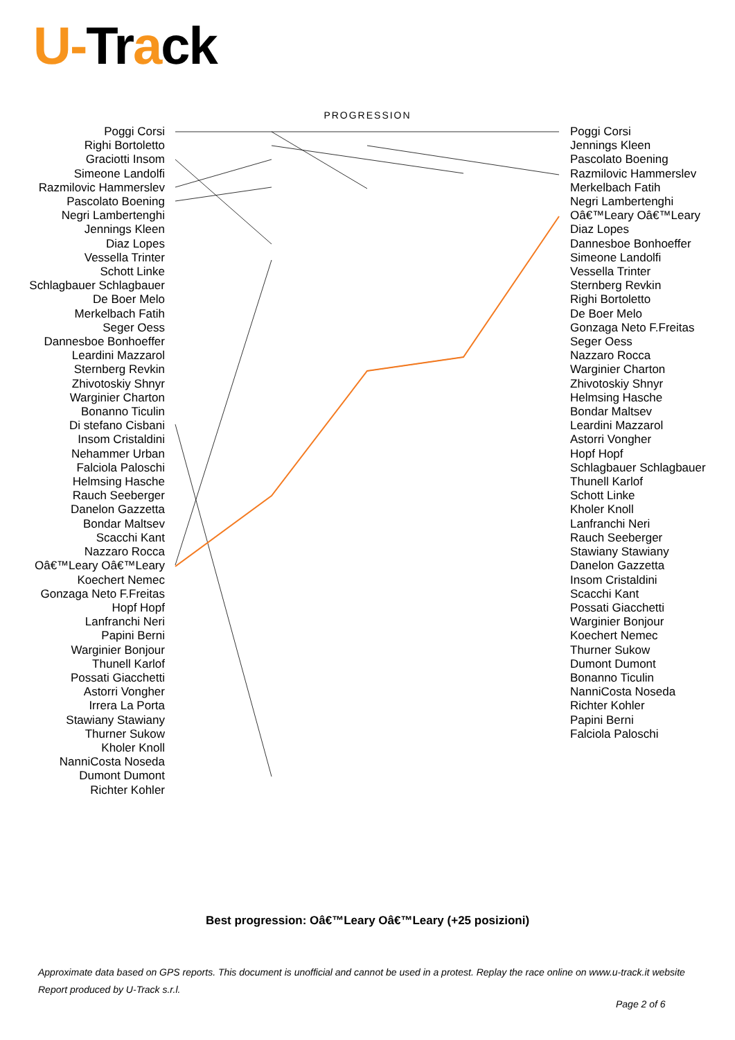U-Track
PROGRESSION
Poggi Corsi
Righi Bortoletto
Graciotti Insom
Simeone Landolfi
Razmilovic Hammerslev
Pascolato Boening
Negri Lambertenghi
Jennings Kleen
Diaz Lopes
Vessella Trinter
Schott Linke
Schlagbauer Schlagbauer
De Boer Melo
Merkelbach Fatih
Seger Oess
Dannesboe Bonhoeffer
Leardini Mazzarol
Sternberg Revkin
Zhivotoskiy Shnyr
Warginier Charton
Bonanno Ticulin
Di stefano Cisbani
Insom Cristaldini
Nehammer Urban
Falciola Paloschi
Helmsing Hasche
Rauch Seeberger
Danelon Gazzetta
Bondar Maltsev
Scacchi Kant
Nazzaro Rocca
Oâ€™Leary Oâ€™Leary
Koechert Nemec
Gonzaga Neto F.Freitas
Hopf Hopf
Lanfranchi Neri
Papini Berni
Warginier Bonjour
Thunell Karlof
Possati Giacchetti
Astorri Vongher
Irrera La Porta
Stawiany Stawiany
Thurner Sukow
Kholer Knoll
NanniCosta Noseda
Dumont Dumont
Richter Kohler
Poggi Corsi
Jennings Kleen
Pascolato Boening
Razmilovic Hammerslev
Merkelbach Fatih
Negri Lambertenghi
Oâ€™Leary Oâ€™Leary
Diaz Lopes
Dannesboe Bonhoeffer
Simeone Landolfi
Vessella Trinter
Sternberg Revkin
Righi Bortoletto
De Boer Melo
Gonzaga Neto F.Freitas
Seger Oess
Nazzaro Rocca
Warginier Charton
Zhivotoskiy Shnyr
Helmsing Hasche
Bondar Maltsev
Leardini Mazzarol
Astorri Vongher
Hopf Hopf
Schlagbauer Schlagbauer
Thunell Karlof
Schott Linke
Kholer Knoll
Lanfranchi Neri
Rauch Seeberger
Stawiany Stawiany
Danelon Gazzetta
Insom Cristaldini
Scacchi Kant
Possati Giacchetti
Warginier Bonjour
Koechert Nemec
Thurner Sukow
Dumont Dumont
Bonanno Ticulin
NanniCosta Noseda
Richter Kohler
Papini Berni
Falciola Paloschi
Best progression: Oâ€™Leary Oâ€™Leary (+25 posizioni)
Approximate data based on GPS reports. This document is unofficial and cannot be used in a protest. Replay the race online on www.u-track.it website
Report produced by U-Track s.r.l.
Page 2 of 6